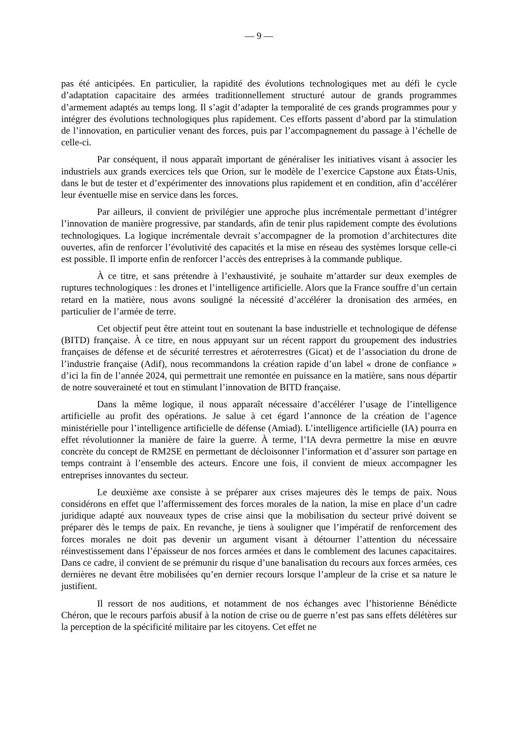— 9 —
pas été anticipées. En particulier, la rapidité des évolutions technologiques met au défi le cycle d’adaptation capacitaire des armées traditionnellement structuré autour de grands programmes d’armement adaptés au temps long. Il s’agit d’adapter la temporalité de ces grands programmes pour y intégrer des évolutions technologiques plus rapidement. Ces efforts passent d’abord par la stimulation de l’innovation, en particulier venant des forces, puis par l’accompagnement du passage à l’échelle de celle-ci.
Par conséquent, il nous apparaît important de généraliser les initiatives visant à associer les industriels aux grands exercices tels que Orion, sur le modèle de l’exercice Capstone aux États-Unis, dans le but de tester et d’expérimenter des innovations plus rapidement et en condition, afin d’accélérer leur éventuelle mise en service dans les forces.
Par ailleurs, il convient de privilégier une approche plus incrémentale permettant d’intégrer l’innovation de manière progressive, par standards, afin de tenir plus rapidement compte des évolutions technologiques. La logique incrémentale devrait s’accompagner de la promotion d’architectures dite ouvertes, afin de renforcer l’évolutivité des capacités et la mise en réseau des systèmes lorsque celle-ci est possible. Il importe enfin de renforcer l’accès des entreprises à la commande publique.
À ce titre, et sans prétendre à l’exhaustivité, je souhaite m’attarder sur deux exemples de ruptures technologiques : les drones et l’intelligence artificielle. Alors que la France souffre d’un certain retard en la matière, nous avons souligné la nécessité d’accélérer la dronisation des armées, en particulier de l’armée de terre.
Cet objectif peut être atteint tout en soutenant la base industrielle et technologique de défense (BITD) française. À ce titre, en nous appuyant sur un récent rapport du groupement des industries françaises de défense et de sécurité terrestres et aéroterrestres (Gicat) et de l’association du drone de l’industrie française (Adif), nous recommandons la création rapide d’un label « drone de confiance » d’ici la fin de l’année 2024, qui permettrait une remontée en puissance en la matière, sans nous départir de notre souveraineté et tout en stimulant l’innovation de BITD française.
Dans la même logique, il nous apparaît nécessaire d’accélérer l’usage de l’intelligence artificielle au profit des opérations. Je salue à cet égard l’annonce de la création de l’agence ministérielle pour l’intelligence artificielle de défense (Amiad). L’intelligence artificielle (IA) pourra en effet révolutionner la manière de faire la guerre. À terme, l’IA devra permettre la mise en œuvre concrète du concept de RM2SE en permettant de décloisonner l’information et d’assurer son partage en temps contraint à l’ensemble des acteurs. Encore une fois, il convient de mieux accompagner les entreprises innovantes du secteur.
Le deuxième axe consiste à se préparer aux crises majeures dès le temps de paix. Nous considérons en effet que l’affermissement des forces morales de la nation, la mise en place d’un cadre juridique adapté aux nouveaux types de crise ainsi que la mobilisation du secteur privé doivent se préparer dès le temps de paix. En revanche, je tiens à souligner que l’impératif de renforcement des forces morales ne doit pas devenir un argument visant à détourner l’attention du nécessaire réinvestissement dans l’épaisseur de nos forces armées et dans le comblement des lacunes capacitaires. Dans ce cadre, il convient de se prémunir du risque d’une banalisation du recours aux forces armées, ces dernières ne devant être mobilisées qu’en dernier recours lorsque l’ampleur de la crise et sa nature le justifient.
Il ressort de nos auditions, et notamment de nos échanges avec l’historienne Bénédicte Chéron, que le recours parfois abusif à la notion de crise ou de guerre n’est pas sans effets délétères sur la perception de la spécificité militaire par les citoyens. Cet effet ne